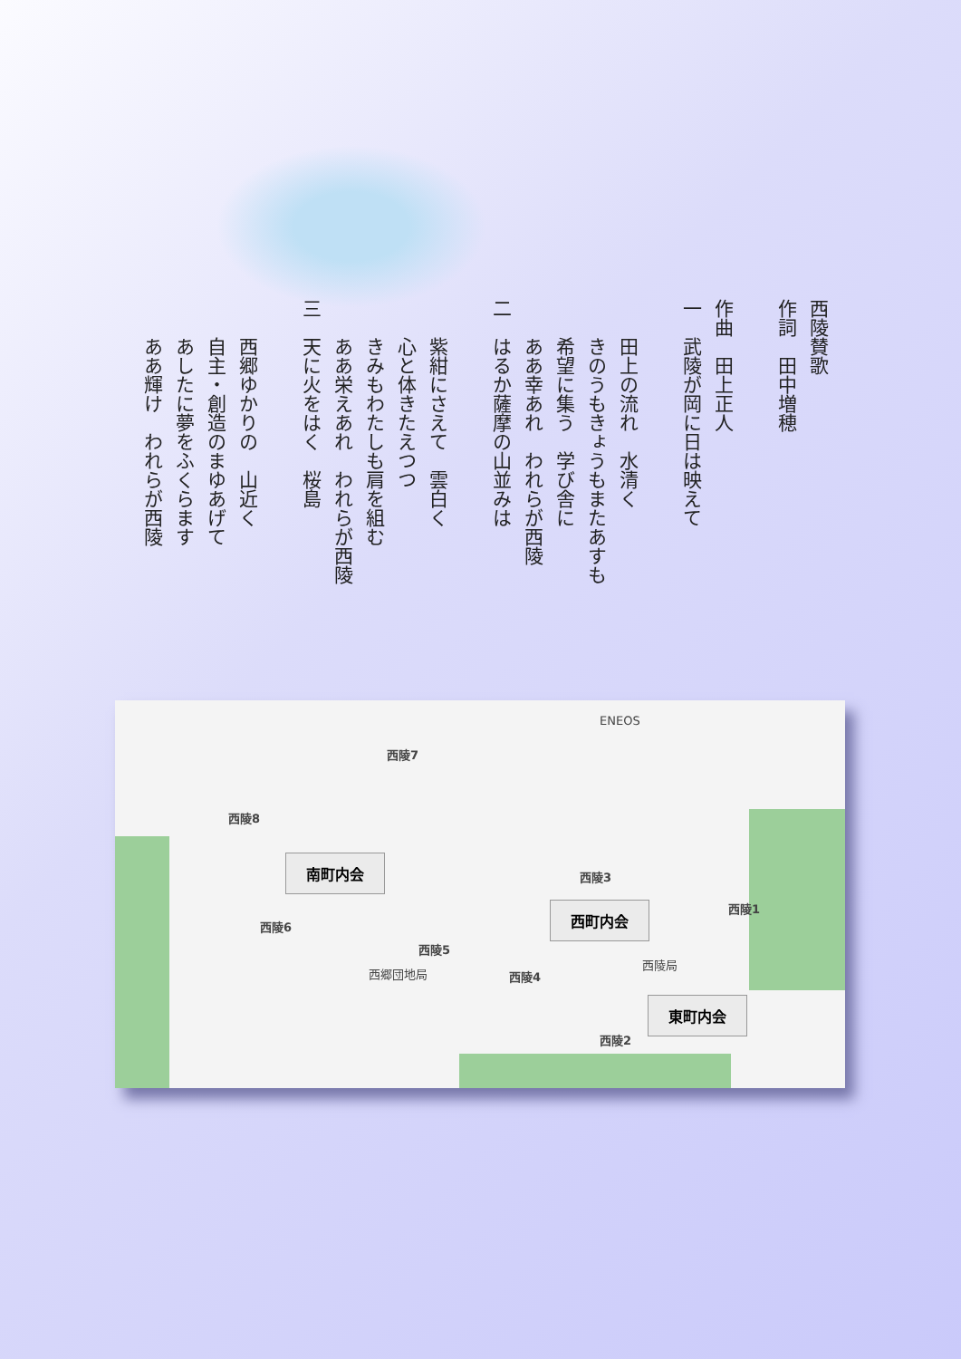西陵賛歌
作詞　田中増穂
作曲　田上正人
一　武陵が岡に日は映えて
　　田上の流れ　水清く
　　きのうもきょうもまたあすも
　　希望に集う　学び舎に
　　ああ幸あれ　われらが西陵
二　はるか薩摩の山並みは
　　紫紺にさえて　雲白く
　　心と体きたえつつ
　　きみもわたしも肩を組む
　　ああ栄えあれ　われらが西陵
三　天に火をはく　桜島
　　西郷ゆかりの　山近く
　　自主・創造のまゆあげて
　　あしたに夢をふくらます
　　ああ輝け　われらが西陵
西陵7
西陵8
西陵6
西陵5
西陵4
西陵3
西陵2
西陵1
ENEOS
西郷団地局
西陵局
南町内会
西町内会
東町内会